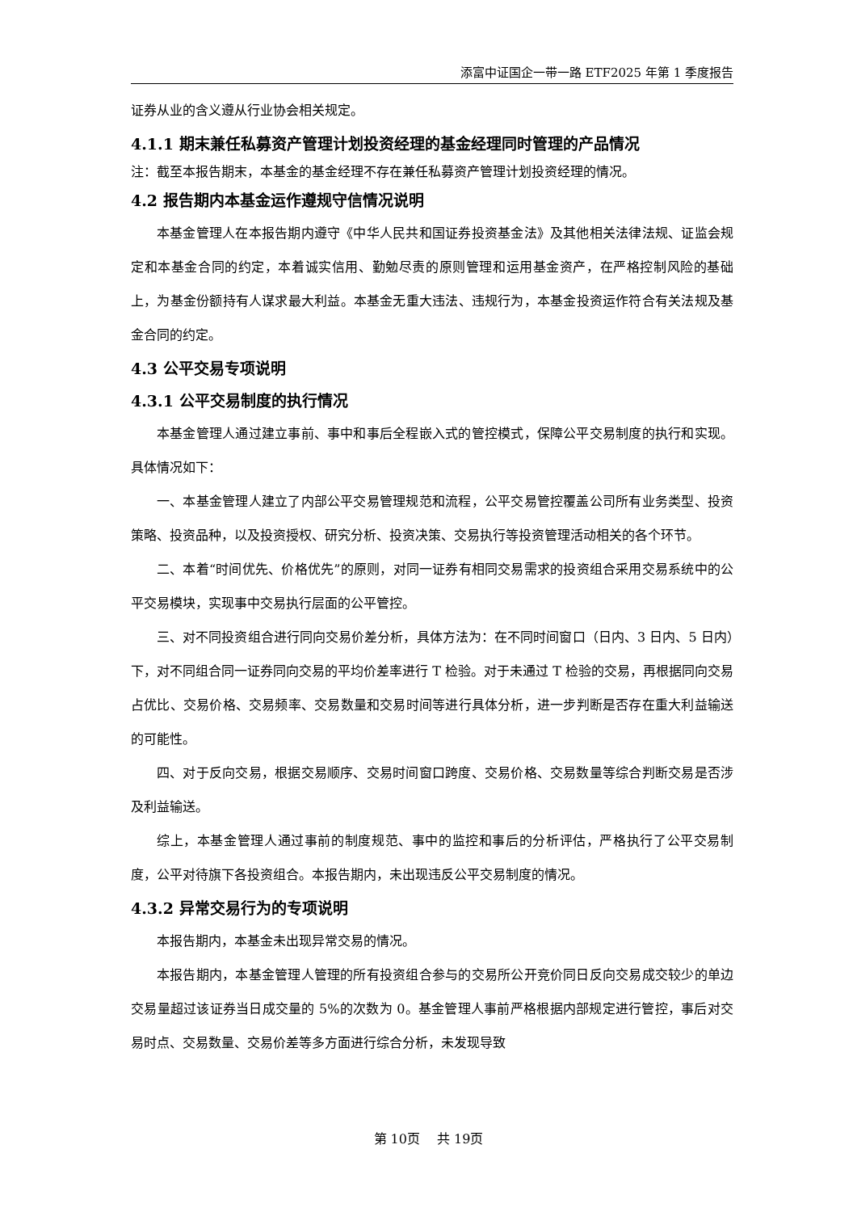添富中证国企一带一路 ETF2025 年第 1 季度报告
证券从业的含义遵从行业协会相关规定。
4.1.1 期末兼任私募资产管理计划投资经理的基金经理同时管理的产品情况
注：截至本报告期末，本基金的基金经理不存在兼任私募资产管理计划投资经理的情况。
4.2 报告期内本基金运作遵规守信情况说明
本基金管理人在本报告期内遵守《中华人民共和国证券投资基金法》及其他相关法律法规、证监会规定和本基金合同的约定，本着诚实信用、勤勉尽责的原则管理和运用基金资产，在严格控制风险的基础上，为基金份额持有人谋求最大利益。本基金无重大违法、违规行为，本基金投资运作符合有关法规及基金合同的约定。
4.3 公平交易专项说明
4.3.1 公平交易制度的执行情况
本基金管理人通过建立事前、事中和事后全程嵌入式的管控模式，保障公平交易制度的执行和实现。具体情况如下：
一、本基金管理人建立了内部公平交易管理规范和流程，公平交易管控覆盖公司所有业务类型、投资策略、投资品种，以及投资授权、研究分析、投资决策、交易执行等投资管理活动相关的各个环节。
二、本着“时间优先、价格优先”的原则，对同一证券有相同交易需求的投资组合采用交易系统中的公平交易模块，实现事中交易执行层面的公平管控。
三、对不同投资组合进行同向交易价差分析，具体方法为：在不同时间窗口（日内、3 日内、5 日内）下，对不同组合同一证券同向交易的平均价差率进行 T 检验。对于未通过 T 检验的交易，再根据同向交易占优比、交易价格、交易频率、交易数量和交易时间等进行具体分析，进一步判断是否存在重大利益输送的可能性。
四、对于反向交易，根据交易顺序、交易时间窗口跨度、交易价格、交易数量等综合判断交易是否涉及利益输送。
综上，本基金管理人通过事前的制度规范、事中的监控和事后的分析评估，严格执行了公平交易制度，公平对待旗下各投资组合。本报告期内，未出现违反公平交易制度的情况。
4.3.2 异常交易行为的专项说明
本报告期内，本基金未出现异常交易的情况。
本报告期内，本基金管理人管理的所有投资组合参与的交易所公开竞价同日反向交易成交较少的单边交易量超过该证券当日成交量的 5%的次数为 0。基金管理人事前严格根据内部规定进行管控，事后对交易时点、交易数量、交易价差等多方面进行综合分析，未发现导致
第 10页　 共 19页